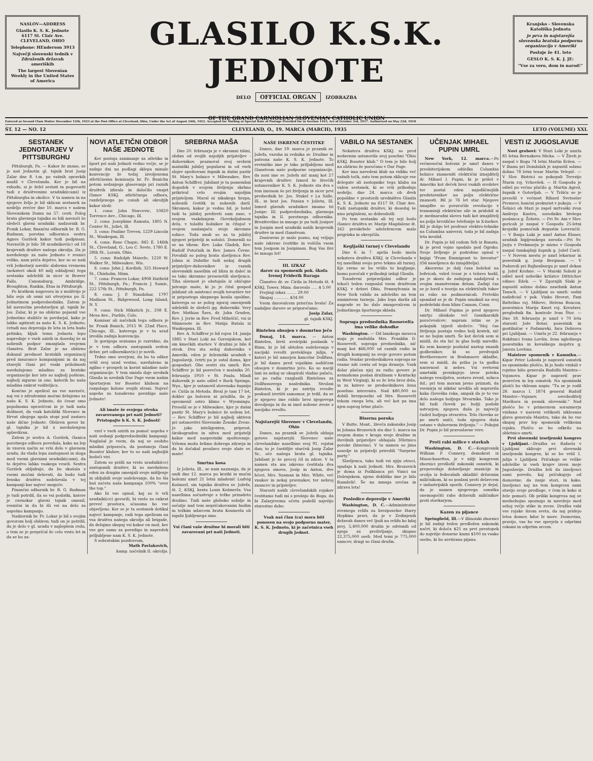NASLOV—ADDRESS
Glasilo K. S. K. Jednote
6117 St. Clair Ave.
CLEVELAND, OHIO
Telephone: HEnderson 3913
Največji slovenski tednik v Združenih državah ameriških
The largest Slovenian Weekly in the United States of America
GLASILO K.S.K. JEDNOTE
DELO OFFICIAL ORGAN IZOBRAZBA
OF THE GRAND CARNIOLIAN SLOVENIAN CATHOLIC UNION
Kranjsko - Slovenska Katoliška Jednota
je prva in najstarejša slovenska bratska podporna organizacija v Ameriki
Posluje že 41. leto
GESLO K. S. K. J. JE:
"Vse za vero, dom in narod!"
Entered as Second Class Matter December 12th, 1923 at the Post Office at Cleveland, Ohio, Under the Act of August 24th, 1912. Accepted for Mailing at Special Rate of Postage Provided for in Section 1103, Act of October 3rd, 1917. Authorized on May 22d, 1918
ŠT. 12 — NO. 12 CLEVELAND, O., 19. MARCA (MARCH), 1935 LETO (VOLUME) XXI.
SESTANEK JEDNOTARJEV V PITTSBURGHU
Pittsburgh, Pa. — Kakor že znano, se je naš Jednotin gl. tajnik brat Josip Zalar dne 8. t.m. po važnih opravkih mudil v Clevelandu. Ker je bil na vzhodu, si je želel sestati in pogovoriti tudi z društvenimi uradniki(cami) iz Pittsburgha in okolice. V ta namen in na njegovo željo je bil sklican sestanek za nedeljo zvečer dne 10. marca v našem Slovenskem Domu na 57. cesti. Poleg brata glavnega tajnika so bili navzoči še sledeči glavni uradniki: nadzornik br. Frank Lokar, finančni odbornik br. R. G. Rudman, porotna odbornica sestra Agnes Gorišek kakor tudi podpisani. Navzočih je bilo 38 uradnikov(ic) od 16 krajevnih društev našega okrožja. Da je navdušenje za našo Jednoto v resnici veliko, nam priča dejstvo, ker so se naši vrli Jednotarji navzlic slabemu vremenu (nekateri okoli 40 milj oddaljeni) tega sestanka udeležili in sicer iz Beaver Falls, Canonsburg, Ambridge, Broughton, Rankin, Etna in Pittsburgh.
Po kratkem nagovoru in z molitvijo je bila seja ob osmi uri otvorjena po II. Jednotinem podpredsedniku. Zatem je bil navzočim predstavljen gl. tajnik br. Jos. Zalar, ki je na obširno pojasnil vse Jednotino stališče in povdarjal, kako je lahko agitirati za našo K. S. K. Jednoto; četudi nas depresija že leta in leta hudo pritiska, kljub temu Jednota lepo napreduje v vseh ozirih in dosedaj še ni nobenih podpor zmanjšala svojemu članstvu. Brat Zalar je na obširno dokazal prednost bratskih organizacij pred insurance kompanijami in da naj starejši člani pri vsaki priložnosti navdušujemo mladino za bratske organizacije ker iste so najbolj poštene, najbolj sigurne in one, katerih bo naša mladina enkrat voditeljica.
Končno je apeliral na vse navzoče, naj vsi z združenimi močmi delujemo za našo K. S. K. Jednoto, do česar smo popolnoma upravičeni in je tudi naša dolžnost, da vsak katoliški Slovenec in Hrvat obojega spola stopi pod zastavo naše dične Jednote. Obširen govor br. gl. tajnika je bil z navdušenjem aplavdiran.
Zatem je sestra A. Gorišek, članica porotnega odbora povedala, kako na lep in vzoren način se vrši delo v glavnem uradu, da vlada lepa zastopnost in sloga med vsemi glavnimi uradniki(cami), da to dejstvo lahko vsakega veseli. Sestra Gorišek obljubuje, da bo skušala z vsemi močmi delovati, da bodo tudi ženska društva sodelovala v tej kampanji kar najveć mogoče.
Finančni odbornik br. R. G. Rudman je tudi potrdil, da so vsi podatki, katere je ravnokar glavni tajnik omenil, resnični in da bi šli vsi na delo za uspešno kampanjo.
Nadzornik br. Fr. Lokar je bil s svojim govorom bolj obširen; tudi on je potrdil, da je delo v gl. uradu v najlepšem redu, o tem se je prepričal že celo vrsto let in da se bo za-
NOVI ATLETIČNI ODBOR NAŠE JEDNOTE
Ker postaja zanimanje za atletiko in šport pri naši Jednoti vedno večje, se je zadnje dni na podlagi sklepa minule konvencije že tedaj izvoljenemu atletičnemu komisarju br. Fr. Banichu potom sedanjega glasovanja pri raznih društvih izbralo in določilo enajst članov KSKJ. atletičnega odbora, razdeljenega po conah ali okrožjih kakor sledi:
1. cona: John Starcevic, 10820 Torrence Ave., Chicago, Ill.
2. cona: Josephine Ramuta, 1805 N. Center St., Joliet, Ill.
3. cona: Pauline Treven, 1229 Lincoln St., Waukegan, Ill.
4. cona: Rose Chapic, 845 E. 146th St., Cleveland, O., Leo C. Svete, 1780 E. 28th St., Lorain, Ohio.
5. cona: Rudolph Maierle, 1220 W. Walker St., Milwaukee, Wis.
6. cona: John J. Kordish, 325 Howard St., Chisholm, Minn.
7. cona: Frances Lokar, 4908 Hatfield St., Pittsburgh, Pa.; Francis J. Sumic, 222 57th St., Pittsburgh, Pa.
8. cona: J. P. Staudohar, 1797 Madison St., Ridgewood, Long Island, N. Y.
9. cona: Nick Mikatich Jr., 208 E. Mesa Ave., Pueblo, Colo.
Komisar ali načelnik tega odbora je br. Frank Banich, 2015 W. 22nd Place, Chicago, Ill., katerega je v ta urad izvolila zadnja konvencija.
Iz gornjega seznama je razvidno, da je v tem odboru zastopanih sedem držav, pet odbornikov(ic) je novih.
Trdno smo uverjeni, da bo ta odbor vršil svoj urad vestno, navdušeno in agilno v prospeh in korist mladine naše organizacije. V tem smislu daje urednik Glasila in urednik Our Page vsem našim športarjem ter Booster klubom na razpolago kolone svojih strani. Največ uspeha za tozadevno povzdigo naše Jednote!
Ali imate že svojega otroka zavarovanega pri naši Jednoti? Pristopajte h K. S. K. Jednoti!
vzel v vseh ozirih za pomoč uspeha v naši sedanji podpredsedniški kampanji. Naglašal je vsem, da naj se osobito mladini priporoča, da postanejo člani Booster klubov, ker to so naši najboljši bodoči viri.
Zatem so prišli na vrsto uradniki(ce) zastopanih društev, ki so navdušeno eden za drugim omenjali svoje mišljenje in obljubili svoje sodelovanje, da bo šla baš začeta naša kampanja 100% "over the top."
Ako bi vse opisal, kaj so ti vrli uradniki(ce) govorili, bi vzelo za enkrat preveč prostora, sčasoma bo vse objavljeno. Ker se je ta sestanek dotikal največ kampanje, radi tega apeliram na vsa društva našega okrožja ali brigade, da delujmo skupaj vsi kakor en mož, ker vse gre samo za povzdigo in napredek priljubljene nam K. S. K. Jednote.
S sobratskim pozdravom,
Math Pavlakovich,
kamp. načelnik II. okrožja.
SREBRNA MAŠA
Dne 20. februarja je v skromni tišini, obdan od svojih najožjih prijateljev - duhovnikov, praznoval svoj srebrni mašniški jubilej popularni in od vseh slojev spoštovani župnik in dušni pastir St. Mary's bolnice v Milwaukee, Rev. Anton Schiffrer. Jubilant je ta pomembni dogodek v svojem življenju skrbno prikrival celo svojim najožjim prijateljem. Maral ni nikakega hrupa, nobenih čestitk in nobenih daril. Skromen, kakor je vedno bil, je hotel tudi ta jubilej preživeti sam zase, v svojem vsakdanjem človekoljubnem delu, v tolažbi bolnikov in čitajoč v svojem naslanjaču svoje skromne sobice. Toda znali so za ta jubilej njegovi prijatelji in sošolci. Domenili so se na tihem: Rev. Luka Gladek, Rev. Rudolf Potočnik in Rev. James Černe. Povabili so poleg brata slavljenca Rev. Johna iz Duluthe tudi nekaj drugih prijateljev-duhovnikov iz raznih slovenskih naselbin od blizu in daleč in so tako skromno presenetili slavljenca. Tiha slavnost je obstojala iz običajne jutranje maše, ki jo je čital gospod jubilant ob asistenci svojih tovarišev ter iz pripostega skupnega kosila opoldne, katerega so se poleg zgoraj omenjenih udeležili še sledeči gg. duhovniki: Very Rev. Mathias Šavs, dr. John Gruden, Rev. J. Jerše in Rev. Fred Mihelčič, vsi iz Minnesote in Rev. Matija Butala iz Waukegana, Ill.
Rev. A. Schiffrer je bil rojen 14. junija 1885 v Stari Loki na Gorenjskem, kot sin kmečkih staršev. V družini je bilo 6 otrok. Dva sta sedaj duhovnika v Ameriki, eden je železniški uradnih v Jugoslaviji, četrti pa je ostal doma, kjer gospodari. Obe sestri sta umrli. Rev. Schiffrer je bil posvečen v mašnika 20. februarja 1910 v St. Paulu. Mladi duhovnik je nato odšel v Rock Springs, Wyo., kjer je ustanovil slovensko župnijo sv. Cirila in Metoda. Bival je tam 17 let, dokler ga bolezen ni prisilila, da je spremenil ostro klimo v Wyomingu. Preselil se je v Milwaukee, kjer je dušni pastir St. Mary's bolnice že sedem let. — Rev. Schiffrer je bil najbolj aktiven pri ustanovitvi Slovenske Ženske Zveze. Je jako inteligenten, priprost, širokogruden in uživa med prijatelji kakor med nasprotniki spoštovanje. Vrlemu možu želimo dobrega zdravja in da bi dočakal proslavo svoje zlate sv. maše!
Smrtna kosa
Iz Jolieta, Ill., se nam naznanja, da je ondi dne 12. marca po kratki in mučni bolezni umrl 21 letni mladenič Ludvig Košmerl, sin tajnika društva sv. Jožefa, št. 2, KSKJ, brata Louis Košmerla. Vsa naselbina sočustvuje s težko prizadeto družino. Tudi naše globoko sožalje in sočutje nad tem nepričakovanim hudim in težkim udarcem bratu Kosmerlu ob izgubi ljubljenega sina.
Vsi člani vaše družine bi morali biti zavarovani pri naši Jednoti.
NAŠE ISKRENE ČESTITKE
Danes, dne 19. marca je praznik sv. Jožefa, varuha in rednika sv. Družine in patrona naše K. S. K. Jednote. To svetniško ime je tako priljubljeno med članstvom naše podporne organizacije, da nosi ime sv. Jožefa nič manj kot 27 krajevnih društev. Izmed še živečih ustanovnikov K. S. K. Jednote sta dva s tem imenom še pri življenju in sicer prvi predsednik br. Jos. Stukel v La Salle, Ill., in brat Jos. Panian v Jolietu, Ill. Izmed glavnih uradnikov imamo tri Josipe: III. podpredsednika, glavnega tajnika in II. porotnega odbornika. Brezštevilno in mnogo je pa tudi Josipov in Josipin med uradniki naših krajevnih društev in med članstvom.
Dasiravno je malo pozno, naj veljajo naše iskrene čestitke in voščila vsem tem Josipom in Josipinam. Bog Vas živi še mnogo let!
III. IZKAZ
darov za spomenik pok. škofa Irenej Friderik Baraga
Članstvo dr. sv. Cirila in Metoda št. 4 KSKJ, Tower, Minn. darovalo ..... $ 5.00
Prejšnji izkaz ........ 29.00
Skupaj ............ $34.00
Vsem darovalcem prisrčna hvala! Za nadaljne darove se priporočamo.
Josip Zalar,
gl. tajnik KSKJ.
Rintelen obsojen v dosmrtno ječo
Dunaj, 14. marca. — Anton Rintelen, bivši avstrijski poslanik v Rimu, ki je bil obtožen sodelovanja v nacijski revolti preteklega julija, v kateri je bil umorjen kancelar Dollfuss, je bil danes pred vojaškim sodiščem obsojen v dosmrtno ječo. Ko so naciji lani za nekaj ur okupirali vladno palačo, so po radiu razglasili Rintelena za Dollfussovega naslednika. Sivolasi Rintelen, ki je po zatrtju revolte poskusil izvršiti samomor, je trdil, da se je njegovo ime rabilo brez njegovega dovoljenja in da ni imel nobene zveze z nacijsko revolto.
Najstarejši Slovenec v Clevelandu, Ohio
Danes, na praznik sv. Jožefa obhaja gotovo najstarejši Slovenec naše clevelandske naselbine svoj 91. rojstni dan; to je častitljiv starček Josip Zalar Sr., oče našega brata gl. tajnika. Jubilant je še precej čil in zdrav. V ta namen sta mu iskreno čestitala dva njegova sinova, Josip in Anton, dve hčeri, Mrs. Susman in Mrs. White, več vnukov in nekaj pravnukov, ter nebroj znancev in prijateljev.
Starosti naših clevelandskih rojakov čestitamo tudi mi s prošnjo do Boga, da bi Zalarjevemu očetu podelil najvišjo starostno dobo.
Vsak naš član (ca) mora biti ponosen na svojo podporno mater, K. S. K. Jednoto, ki je začetnica vseh drugih Jednot.
VABILO NA SESTANEK
Nekatera društva KSKJ. so pred nedavnim ustanovila svoj posebni "Ohio KSKJ. Booster klub." O tem je bilo bolj na obširno že poročano v Our Page.
Ker ima navedeni klub na vidiku več važnih točk, zato tem potom sklicuje vse delegate ali zastopnike tega kluba na važen sestanek, ki se vrši prihodnjo nedeljo, dne 24. marca ob dveh popoldne v prostorih uredništva Glasila K. S. K. Jednote na 6117 St. Clair Ave. Tudi zastopniki društev, ki dosedaj še niso priglašeni, so dobrodošli.
Po tem sestanku ali tej seji bodo članice društva sv. Marije Magdalene št. 162 preskrbele udeležencem malo prigrizka in okrepčila.
Kegljaški turnej v Clevelandu
Dne 6. in 7. aprila bodo imela nekatera društva KSKJ. iz Clevelanda v tej naselbini svojo prvo tekmo ali turnej. Kje ravno se bo vršilo to kegljanje, bomo poročali v prihodnji izdaji Glasila.
Tozadevni pripravljalni odbor je tekoči teden razposlal vsem društvom KSKJ. v državi Ohio, Pennsylvania in New York vabilo za udeležbo na tem zanimivem turneju. Jako lepa darila ali nagrade se bo dalo zmagovalcem iz Jednotinega športnega sklada.
Soproga predsednika Roosevelta ima velike dohodke
Washington. — Od lanskega meseca maja je zaslužila Mrs. Franklin D. Roosevelt, soproga predsednika, nič manj kot $66,000 od raznih radio in drugih kompanij za svoje govore potom radia. Vendar predsednikova soproga ne vzame niti centa od tega denarja. Vsak dolar plačan njej za radio govore je nemudoma poslan družinam v Kentucky in West Virginiji, ki so že leta brez dela, in za katere se predsednikova žena posebno interesira. Nad $80,000 so dobili brezposelni od Mrs. Roosevelt tekom enega leta, ali več kot pa ima njen soprog letne plače.
Biserna poroka
V Butte, Mont., živeča zakonska Josip in Johana Brozovich sta dne 5. marca na svojem domu v krogu svoje družine in številnih prijateljev obhajala 30letnico poroke (biserno). V ta namen so jima sosedje in prijatelji priredili "Surprise party."
Slavljenca, tako tudi vsi njiju otroci, spadajo k naši Jednoti. Mrs. Brozovich je doma iz Podklanca pri Vinici na Dolenjskem, njeno dekliško ime je bilo Ramdelič. Še na mnoga srečna in zdrava leta!
Posledice depresije v Ameriki
Washington, D. C.—Administrator zveznega relifa za brezposelne Harry Hopkins pravi, da je v Zedinjenih državah danes več ljudi na relifu ko kdaj prej. 5,400,000 družin je odvisnih od njega za preživljanje, skupno 22,375,000 oseb. Med temi je 775,000 samcev, drugi so člani družin.
UČENJAK MIHAEL PUPIN UMRL
New York, 12. marca.—Po večmesečni bolezni je umrl danes v presbiterijskem oddelku Columbia bolnice znameniti električni iznajditelj dr. Mihael I. Pupin, ki je prišel v Ameriko kot deček brez vsakih sredstev ter postal eden najodličnejših predstavnikov na polju električne znanosti. Bil je 76 let star. Njegove iznajdbe so povzročile revolucijo v transmisiji električne sile in pridobil si je mednarodni sloves tudi kot iznajditelj na polju brezžične telefonije in X-žarkov. Bil je dolgo let profesor elektro-tehnike na Columbia univerzi, toda je bil zadnja leta invalid.
Dr. Pupin je bil rodom Srb iz Banata, ki je pred vojno spadalo pod Ogrsko. Svoje življenje je podrobno opisal v knjigi "From Emmigrant to Inventor" (Od naseljenca do iznajditelja).
Akoravno je dalj časa bolehal na ledvicah, vsled česar je s težavo hodil, pa je skoro do zadnjega nadaljeval s svojim znanstvenim delom. Zadnji čas se je bavil s teorijo na električnih tokov za rabo na podmornicah. Preteklo spomlad se je dr. Pupin umaknil na svoj podeželski dom blizu Canaan, Conn.
Dr. Mihael Pupina je pred njegovo smrtjo obiskalo več časnikarskih poročevalcev; napram istim se je pokojnik izjavil sledeče: "Moj čas življenja postaja vedno bolj kratek, nič se ne bojim smrti. Še kot deček sem si mislil, da sta luč in glas božji naredbi. Ko sem kasneje poslušal nastop znanih godbenikov, ki so predvajali Beethovenove in Brahmsove skladbe, sem si mislil, da priha ja ta godba naravnost iz nebes. Vsi svetovni umetniki preiskujejo izvor poteka našega vesoljstva, sestavo zvezd, solnca itd.; pri tem moram javno priznati, da vsemirja ni nikdar uredila ali napravila kaka človeška roka, ampak da je to vse delo našega božjega Stvarnika. Tako je bil tudi človek po božji podobi ustvarjen; njegova duša je največji čudež božjega stvarstva. Telo človeka se po smrti uniči, toda njegova duša ostane v duhovnem življenju." — Pokojni Dr. Pupin je bil pravoslavne vere.
Proti rabi milice v stavkah
Washington, D. C.—Kongresnik William P. Connery, demokrat iz Masachusettsa, je v nižji kongresni zbornici predložil zakonski osnutek, ki prepoveduje dobavljanje municije in orožja iz federalnih skladišč državnim miličnikom, ki so poslani proti delavcem v industrijskih sporih. Connery je dejal, da je namen njegovega osnutka onemogočiti rabo državnih miličnikov proti stavkarjem.
Kazen za pijance
Springfield, Ill.—V illinoiski zbornici je bil zadnji teden predložen zakonski načrt, ki določa $25 za prvi prestopek do najvišje denarne kazni $100 za vsako osebo, ki bo aretirana pijana.
VESTI IZ JUGOSLAVIJE
Novi grobovi: V Stari Loki je umrla 85 letna Bernakova Micka. — V Žireh je zaspal v Bogu 74 letni Martin Eržen. — V Ihanu pri Domžalah je zapustil solzno dolino 78 letni tesar Martin Velepič. — V Slov. Bistrici so pokopali Terezijo Šturm roj. Vrhovšek. — H Gospodu je odšel po večno plačilo g. Martin Agrež, župnik v Gotovljah. — V Tržiču se je preselil v večnost Rihard Svetoslav Premrov, banćni prokurist v pokoju. — V Šelnici ob Muri je zapel mrtvaški zvon Andreju Kustru, sorodniku bivšega poslanca g. Žebota. — Pri Sv. Ani v Slov. goricah je zaspal v Gospodu 25-letni krojaški pomočnik Avgustin Lovrenčič. — V Banja Luki je umrl Anton Elsner, uradnik higijenskega zavoda.—Pri Sv. Jurju v Prekmurju je mirno v Gospodu zaspal tamkajšnji župnik g. Jožef Carič. — V Novem mestu je umrl lekarnar in posestnik g. Josip Bergman. — V Podsredi pri Rajhenburgu je umrl dekan g. Jožef Krohne. — V Murski Soboti je odšel med nebeške krilatce Dittrichov edinec Edek. — V Zgornjih Slaki je zapustil solzno dolino zasebnik Anton Tausch. — V Ljubljani so umrli: sodni nadoficial v pok. Vinko Hrovat, Fani Battelino roj. Mihevc, Helena Boucon, posestnica Marija Kmet roj. Kreutzer, preglednik fin. kontrole Ivan Štor. — Dne 18. februarja je umrl v 70 letu starosti Jože Rotar, posestnik in gostilničar v Podsmreki, fara Dobrova pri Ljubljani. — Umrla je 22. februarja v Rakitnici Ivana Lovšin, žena uglednega posestnika in kovaškega mojstra g. Janeza Lovšina.
Maistrov spomenik v Kamniku.—Kipar Peter Loboda je napravil osnutek za spominsko ploščo, ki jo bodo vzidali v rojstno hišo generala Rudolfa Maistra—Vojanova. Kipar je napravil prav posrečen in lep osnutek. Na spominski plošči bo vklesan napis: "Tu se je rodil 28. marca l. 1874 general Rudolf Maister—Vojanov, osvoboditelj Maribora in pesnik slovenski." Nad ploščo bo v primernem sorazmerju vzidana v naravni velikosti izklesana glava generala Maistra, tako da bo vse skupaj prav lep spomenik velikemu rojaku. Ploščo se bo odkrilo na obletnico smrti.
Prvi slovenski izseljenski kongres v Ljubljani.—Družba sv. Rafaela v Ljubljani sklicuje prvi slovenski izseljenski kongres, ki se bo vršil 1. julija v Ljubljani. Pričakuje se velike udeležbe iz vseh krajev izven meje Jugoslavije. Družba želi da izseljenci sami povedo, kaj pričakujejo od domovine, da zanje stori, in kako. Izseljenci naj na tem kongresu sami stavijo svoje predloge, v čem in kako si žele pomoči. Ob priliki kongresa naj se medsebojno spoznajo in navežejo med seboj večje stike in zveze. Družba vabi vse rojake širom sveta, da naj pridejo letos domov, kdor le more. Domovina, pravijo, vas bo vse sprejela z odprtimi rokami in odprtim srcem.